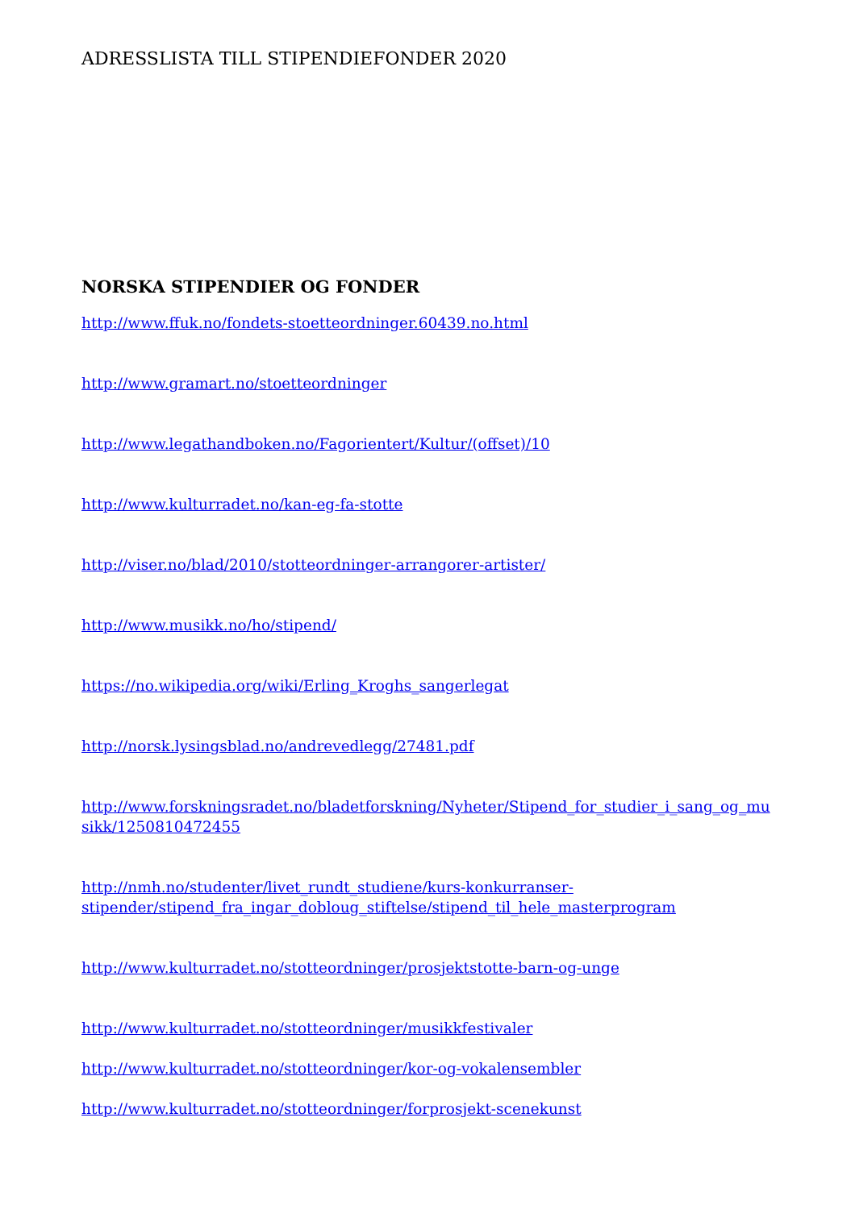ADRESSLISTA TILL STIPENDIEFONDER 2020
NORSKA STIPENDIER OG FONDER
http://www.ffuk.no/fondets-stoetteordninger.60439.no.html
http://www.gramart.no/stoetteordninger
http://www.legathandboken.no/Fagorientert/Kultur/(offset)/10
http://www.kulturradet.no/kan-eg-fa-stotte
http://viser.no/blad/2010/stotteordninger-arrangorer-artister/
http://www.musikk.no/ho/stipend/
https://no.wikipedia.org/wiki/Erling_Kroghs_sangerlegat
http://norsk.lysingsblad.no/andrevedlegg/27481.pdf
http://www.forskningsradet.no/bladetforskning/Nyheter/Stipend_for_studier_i_sang_og_musikk/1250810472455
http://nmh.no/studenter/livet_rundt_studiene/kurs-konkurranser-
stipender/stipend_fra_ingar_dobloug_stiftelse/stipend_til_hele_masterprogram
http://www.kulturradet.no/stotteordninger/prosjektstotte-barn-og-unge
http://www.kulturradet.no/stotteordninger/musikkfestivaler
http://www.kulturradet.no/stotteordninger/kor-og-vokalensembler
http://www.kulturradet.no/stotteordninger/forprosjekt-scenekunst